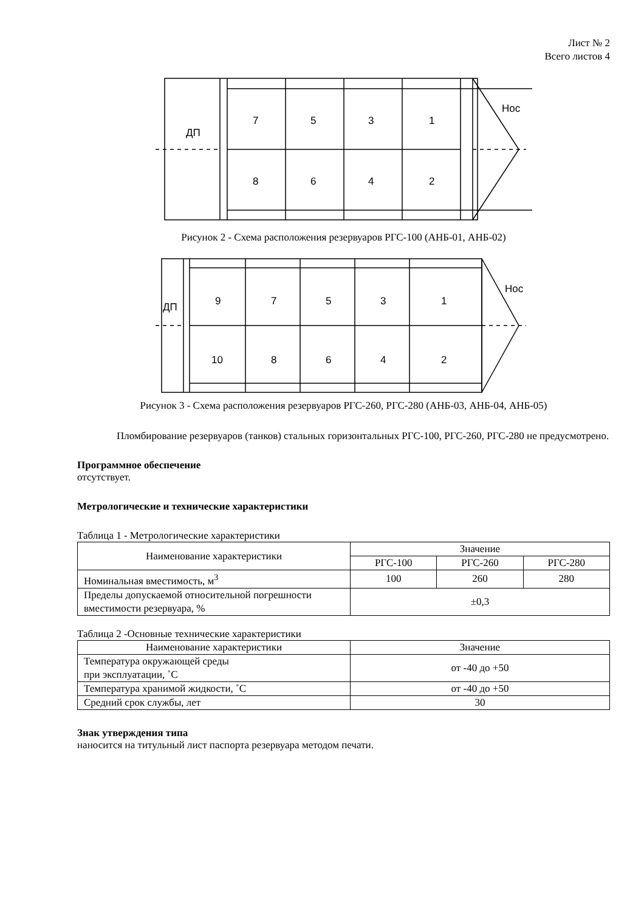Лист № 2
Всего листов 4
ДП
Нос
7
5
3
1
8
6
4
2
Рисунок 2 - Схема расположения резервуаров РГС-100 (АНБ-01, АНБ-02)
ДП
Нос
9
7
5
3
1
10
8
6
4
2
Рисунок 3 - Схема расположения резервуаров РГС-260, РГС-280 (АНБ-03, АНБ-04, АНБ-05)
Пломбирование резервуаров (танков) стальных горизонтальных РГС-100, РГС-260, РГС-280 не предусмотрено.
Программное обеспечение
отсутствует.
Метрологические и технические характеристики
Таблица 1 - Метрологические характеристики
| Наименование характеристики | Значение | | |
| --- | --- | --- | --- |
| | РГС-100 | РГС-260 | РГС-280 |
| Номинальная вместимость, м<sup>3</sup> | 100 | 260 | 280 |
| Пределы допускаемой относительной погрешности вместимости резервуара, % | ±0,3 | | |
Таблица 2 -Основные технические характеристики
| Наименование характеристики | Значение |
| --- | --- |
| Температура окружающей среды при эксплуатации, ˚С | от -40 до +50 |
| Температура хранимой жидкости, ˚С | от -40 до +50 |
| Средний срок службы, лет | 30 |
Знак утверждения типа
наносится на титульный лист паспорта резервуара методом печати.